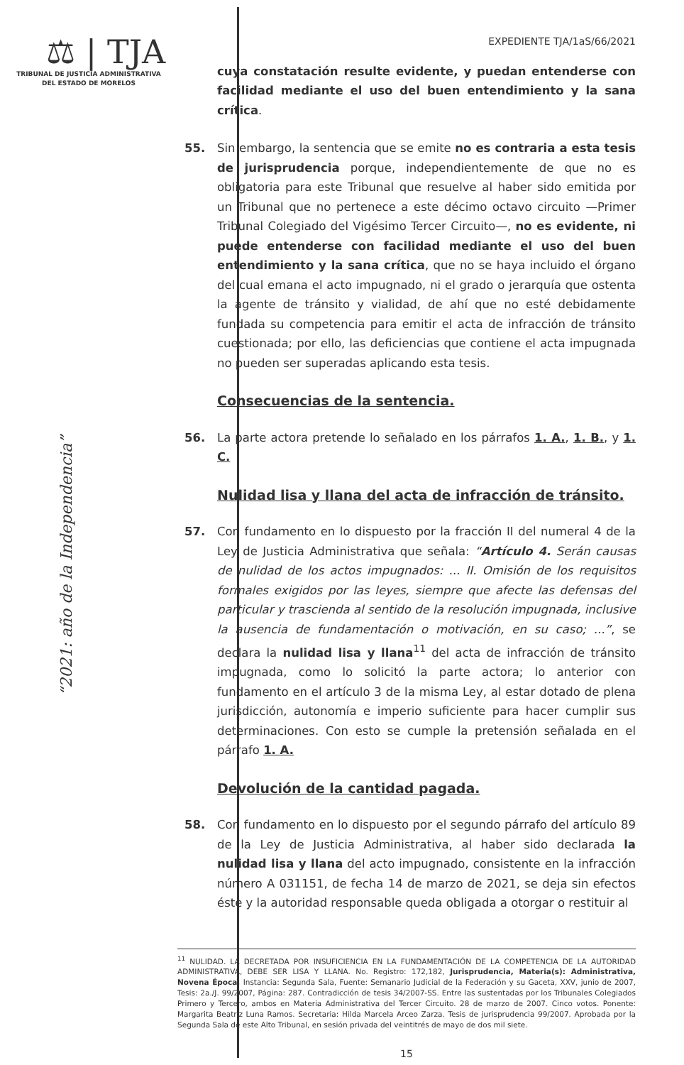⚖ | TJA
TRIBUNAL DE JUSTICIA ADMINISTRATIVA
DEL ESTADO DE MORELOS
“2021: año de la Independencia”
EXPEDIENTE TJA/1aS/66/2021
cuya constatación resulte evidente, y puedan entenderse con facilidad mediante el uso del buen entendimiento y la sana crítica.
55. Sin embargo, la sentencia que se emite no es contraria a esta tesis de jurisprudencia porque, independientemente de que no es obligatoria para este Tribunal que resuelve al haber sido emitida por un Tribunal que no pertenece a este décimo octavo circuito —Primer Tribunal Colegiado del Vigésimo Tercer Circuito—, no es evidente, ni puede entenderse con facilidad mediante el uso del buen entendimiento y la sana crítica, que no se haya incluido el órgano del cual emana el acto impugnado, ni el grado o jerarquía que ostenta la agente de tránsito y vialidad, de ahí que no esté debidamente fundada su competencia para emitir el acta de infracción de tránsito cuestionada; por ello, las deficiencias que contiene el acta impugnada no pueden ser superadas aplicando esta tesis.
Consecuencias de la sentencia.
56. La parte actora pretende lo señalado en los párrafos 1. A., 1. B., y 1. C.
Nulidad lisa y llana del acta de infracción de tránsito.
57. Con fundamento en lo dispuesto por la fracción II del numeral 4 de la Ley de Justicia Administrativa que señala: “Artículo 4. Serán causas de nulidad de los actos impugnados: ... II. Omisión de los requisitos formales exigidos por las leyes, siempre que afecte las defensas del particular y trascienda al sentido de la resolución impugnada, inclusive la ausencia de fundamentación o motivación, en su caso; ...”, se declara la nulidad lisa y llana<sup>11</sup> del acta de infracción de tránsito impugnada, como lo solicitó la parte actora; lo anterior con fundamento en el artículo 3 de la misma Ley, al estar dotado de plena jurisdicción, autonomía e imperio suficiente para hacer cumplir sus determinaciones. Con esto se cumple la pretensión señalada en el párrafo 1. A.
Devolución de la cantidad pagada.
58. Con fundamento en lo dispuesto por el segundo párrafo del artículo 89 de la Ley de Justicia Administrativa, al haber sido declarada la nulidad lisa y llana del acto impugnado, consistente en la infracción número A 031151, de fecha 14 de marzo de 2021, se deja sin efectos éste y la autoridad responsable queda obligada a otorgar o restituir al
<sup>11</sup> NULIDAD. LA DECRETADA POR INSUFICIENCIA EN LA FUNDAMENTACIÓN DE LA COMPETENCIA DE LA AUTORIDAD ADMINISTRATIVA, DEBE SER LISA Y LLANA. No. Registro: 172,182, Jurisprudencia, Materia(s): Administrativa, Novena Época, Instancia: Segunda Sala, Fuente: Semanario Judicial de la Federación y su Gaceta, XXV, junio de 2007, Tesis: 2a./J. 99/2007, Página: 287. Contradicción de tesis 34/2007-SS. Entre las sustentadas por los Tribunales Colegiados Primero y Tercero, ambos en Materia Administrativa del Tercer Circuito. 28 de marzo de 2007. Cinco votos. Ponente: Margarita Beatriz Luna Ramos. Secretaria: Hilda Marcela Arceo Zarza. Tesis de jurisprudencia 99/2007. Aprobada por la Segunda Sala de este Alto Tribunal, en sesión privada del veintitrés de mayo de dos mil siete.
15